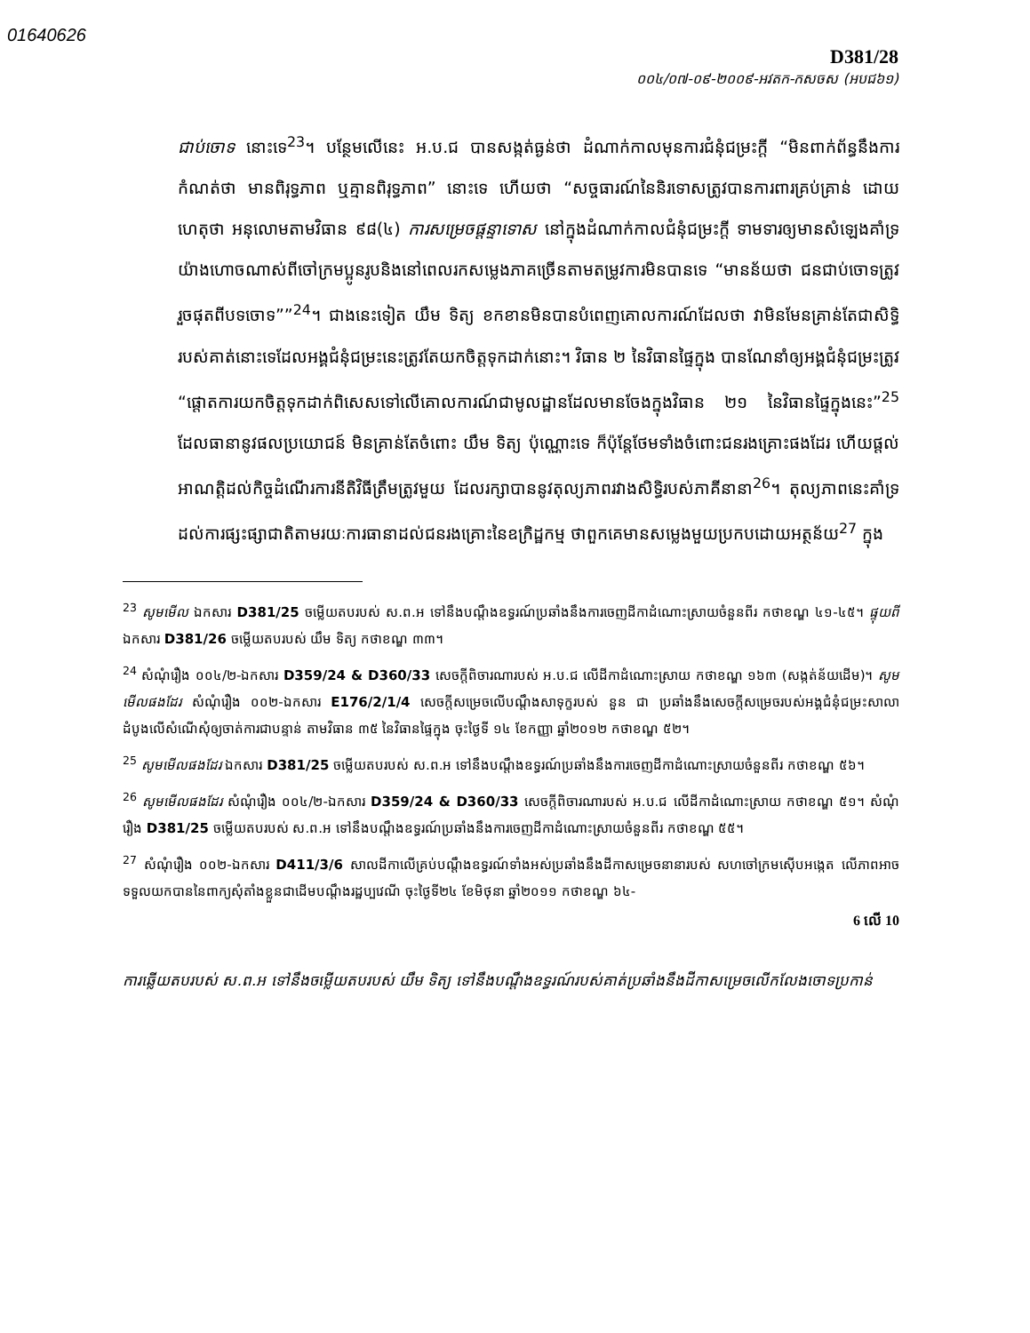01640626
D381/28
០០៤/០៧-០៩-២០០៩-អវតក-កសចស (អបជ៦១)
ជាប់ចោទ នោះទេ<sup>23</sup>។ បន្ថែមលើនេះ អ.ប.ជ បានសង្កត់ធ្ងន់ថា ដំណាក់កាលមុនការជំនុំជម្រះក្តី “មិនពាក់ព័ន្ធនឹងការកំណត់ថា មានពិរុទ្ធភាព ឬគ្មានពិរុទ្ធភាព” នោះទេ ហើយថា “សច្ចធារណ៍នៃនិរទោសត្រូវបានការពារគ្រប់គ្រាន់ ដោយហេតុថា អនុលោមតាមវិធាន ៩៨(៤) ការសម្រេចផ្តន្ទាទោស នៅក្នុងដំណាក់កាលជំនុំជម្រះក្តី ទាមទារឲ្យមានសំឡេងគាំទ្រយ៉ាងហោចណាស់ពីចៅក្រមប្អូនរូបនិងនៅពេលរកសម្លេងភាគច្រើនតាមតម្រូវការមិនបានទេ “មានន័យថា ជនជាប់ចោទត្រូវរួចផុតពីបទចោទ””<sup>24</sup>។ ជាងនេះទៀត យឹម ទិត្យ ខកខានមិនបានបំពេញគោលការណ៍ដែលថា វាមិនមែនគ្រាន់តែជាសិទ្ធិរបស់គាត់នោះទេដែលអង្គជំនុំជម្រះនេះត្រូវតែយកចិត្តទុកដាក់នោះ។ វិធាន ២ នៃវិធានផ្ទៃក្នុង បានណែនាំឲ្យអង្គជំនុំជម្រះត្រូវ “ផ្តោតការយកចិត្តទុកដាក់ពិសេសទៅលើគោលការណ៍ជាមូលដ្ឋានដែលមានចែងក្នុងវិធាន ២១ នៃវិធានផ្ទៃក្នុងនេះ”<sup>25</sup> ដែលធានានូវផលប្រយោជន៍ មិនគ្រាន់តែចំពោះ យឹម ទិត្យ ប៉ុណ្ណោះទេ ក៏ប៉ុន្តែថែមទាំងចំពោះជនរងគ្រោះផងដែរ ហើយផ្តល់អាណត្តិដល់កិច្ចដំណើរការនីតិវិធីត្រឹមត្រូវមួយ ដែលរក្សាបាននូវតុល្យភាពរវាងសិទ្ធិរបស់ភាគីនានា<sup>26</sup>។ តុល្យភាពនេះគាំទ្រដល់ការផ្សះផ្សាជាតិតាមរយៈការធានាដល់ជនរងគ្រោះនៃឧក្រិដ្ឋកម្ម ថាពួកគេមានសម្លេងមួយប្រកបដោយអត្ថន័យ<sup>27</sup> ក្នុង
<sup>23</sup> សូមមើល ឯកសារ D381/25 ចម្លើយតបរបស់ ស.ព.អ ទៅនឹងបណ្តឹងឧទ្ធរណ៍ប្រឆាំងនឹងការចេញដីកាដំណោះស្រាយចំនួនពីរ កថាខណ្ឌ ៤១-៤៥។ ផ្ទុយពី ឯកសារ D381/26 ចម្លើយតបរបស់ យឹម ទិត្យ កថាខណ្ឌ ៣៣។
<sup>24</sup> សំណុំរឿង ០០៤/២-ឯកសារ D359/24 & D360/33 សេចក្តីពិចារណារបស់ អ.ប.ជ លើដីកាដំណោះស្រាយ កថាខណ្ឌ ១៦៣ (សង្កត់ន័យដើម)។ សូមមើលផងដែរ សំណុំរឿង ០០២-ឯកសារ E176/2/1/4 សេចក្តីសម្រេចលើបណ្តឹងសាទុក្ខរបស់ នួន ជា ប្រឆាំងនឹងសេចក្តីសម្រេចរបស់អង្គជំនុំជម្រះសាលាដំបូងលើសំណើសុំឲ្យចាត់ការជាបន្ទាន់ តាមវិធាន ៣៥ នៃវិធានផ្ទៃក្នុង ចុះថ្ងៃទី ១៤ ខែកញ្ញា ឆ្នាំ២០១២ កថាខណ្ឌ ៥២។
<sup>25</sup> សូមមើលផងដែរ ឯកសារ D381/25 ចម្លើយតបរបស់ ស.ព.អ ទៅនឹងបណ្តឹងឧទ្ធរណ៍ប្រឆាំងនឹងការចេញដីកាដំណោះស្រាយចំនួនពីរ កថាខណ្ឌ ៥៦។
<sup>26</sup> សូមមើលផងដែរ សំណុំរឿង ០០៤/២-ឯកសារ D359/24 & D360/33 សេចក្តីពិចារណារបស់ អ.ប.ជ លើដីកាដំណោះស្រាយ កថាខណ្ឌ ៥១។ សំណុំរឿង D381/25 ចម្លើយតបរបស់ ស.ព.អ ទៅនឹងបណ្តឹងឧទ្ធរណ៍ប្រឆាំងនឹងការចេញដីកាដំណោះស្រាយចំនួនពីរ កថាខណ្ឌ ៥៥។
<sup>27</sup> សំណុំរឿង ០០២-ឯកសារ D411/3/6 សាលដីកាលើគ្រប់បណ្តឹងឧទ្ធរណ៍ទាំងអស់ប្រឆាំងនឹងដីកាសម្រេចនានារបស់ សហចៅក្រមស៊ើបអង្កេត លើភាពអាចទទួលយកបាននៃពាក្យសុំតាំងខ្លួនជាដើមបណ្តឹងរដ្ឋប្បវេណី ចុះថ្ងៃទី២៤ ខែមិថុនា ឆ្នាំ២០១១ កថាខណ្ឌ ៦៤-
6 លើ 10
ការឆ្លើយតបរបស់ ស.ព.អ ទៅនឹងចម្លើយតបរបស់ យឹម ទិត្យ ទៅនឹងបណ្តឹងឧទ្ធរណ៍របស់គាត់ប្រឆាំងនឹងដីកាសម្រេចលើកលែងចោទប្រកាន់